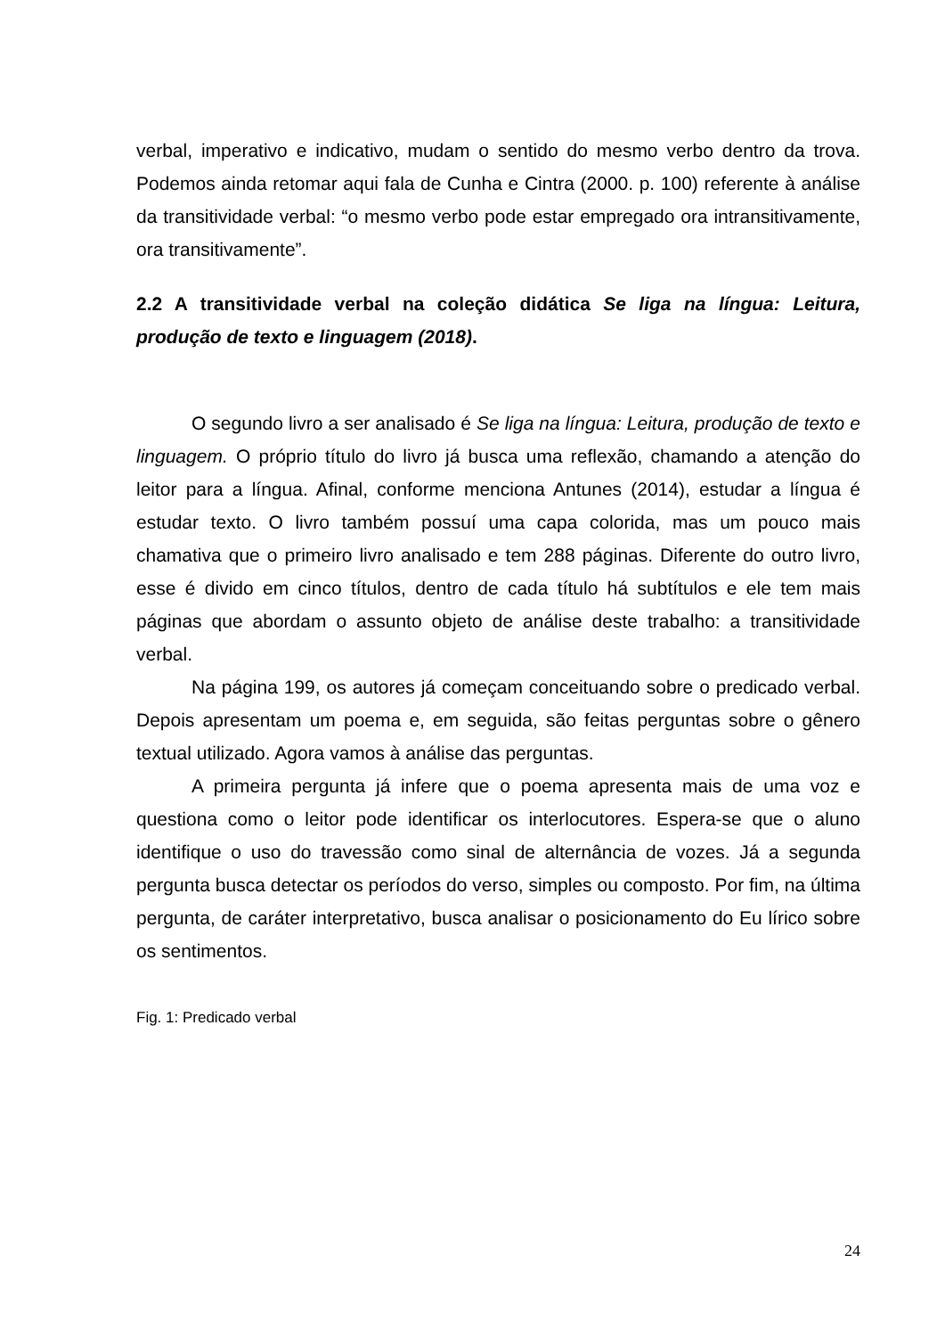verbal, imperativo e indicativo, mudam o sentido do mesmo verbo dentro da trova. Podemos ainda retomar aqui fala de Cunha e Cintra (2000. p. 100) referente à análise da transitividade verbal: “o mesmo verbo pode estar empregado ora intransitivamente, ora transitivamente”.
2.2 A transitividade verbal na coleção didática Se liga na língua: Leitura, produção de texto e linguagem (2018).
O segundo livro a ser analisado é Se liga na língua: Leitura, produção de texto e linguagem. O próprio título do livro já busca uma reflexão, chamando a atenção do leitor para a língua. Afinal, conforme menciona Antunes (2014), estudar a língua é estudar texto. O livro também possuí uma capa colorida, mas um pouco mais chamativa que o primeiro livro analisado e tem 288 páginas. Diferente do outro livro, esse é divido em cinco títulos, dentro de cada título há subtítulos e ele tem mais páginas que abordam o assunto objeto de análise deste trabalho: a transitividade verbal.
Na página 199, os autores já começam conceituando sobre o predicado verbal. Depois apresentam um poema e, em seguida, são feitas perguntas sobre o gênero textual utilizado. Agora vamos à análise das perguntas.
A primeira pergunta já infere que o poema apresenta mais de uma voz e questiona como o leitor pode identificar os interlocutores. Espera-se que o aluno identifique o uso do travessão como sinal de alternância de vozes. Já a segunda pergunta busca detectar os períodos do verso, simples ou composto. Por fim, na última pergunta, de caráter interpretativo, busca analisar o posicionamento do Eu lírico sobre os sentimentos.
Fig. 1: Predicado verbal
24